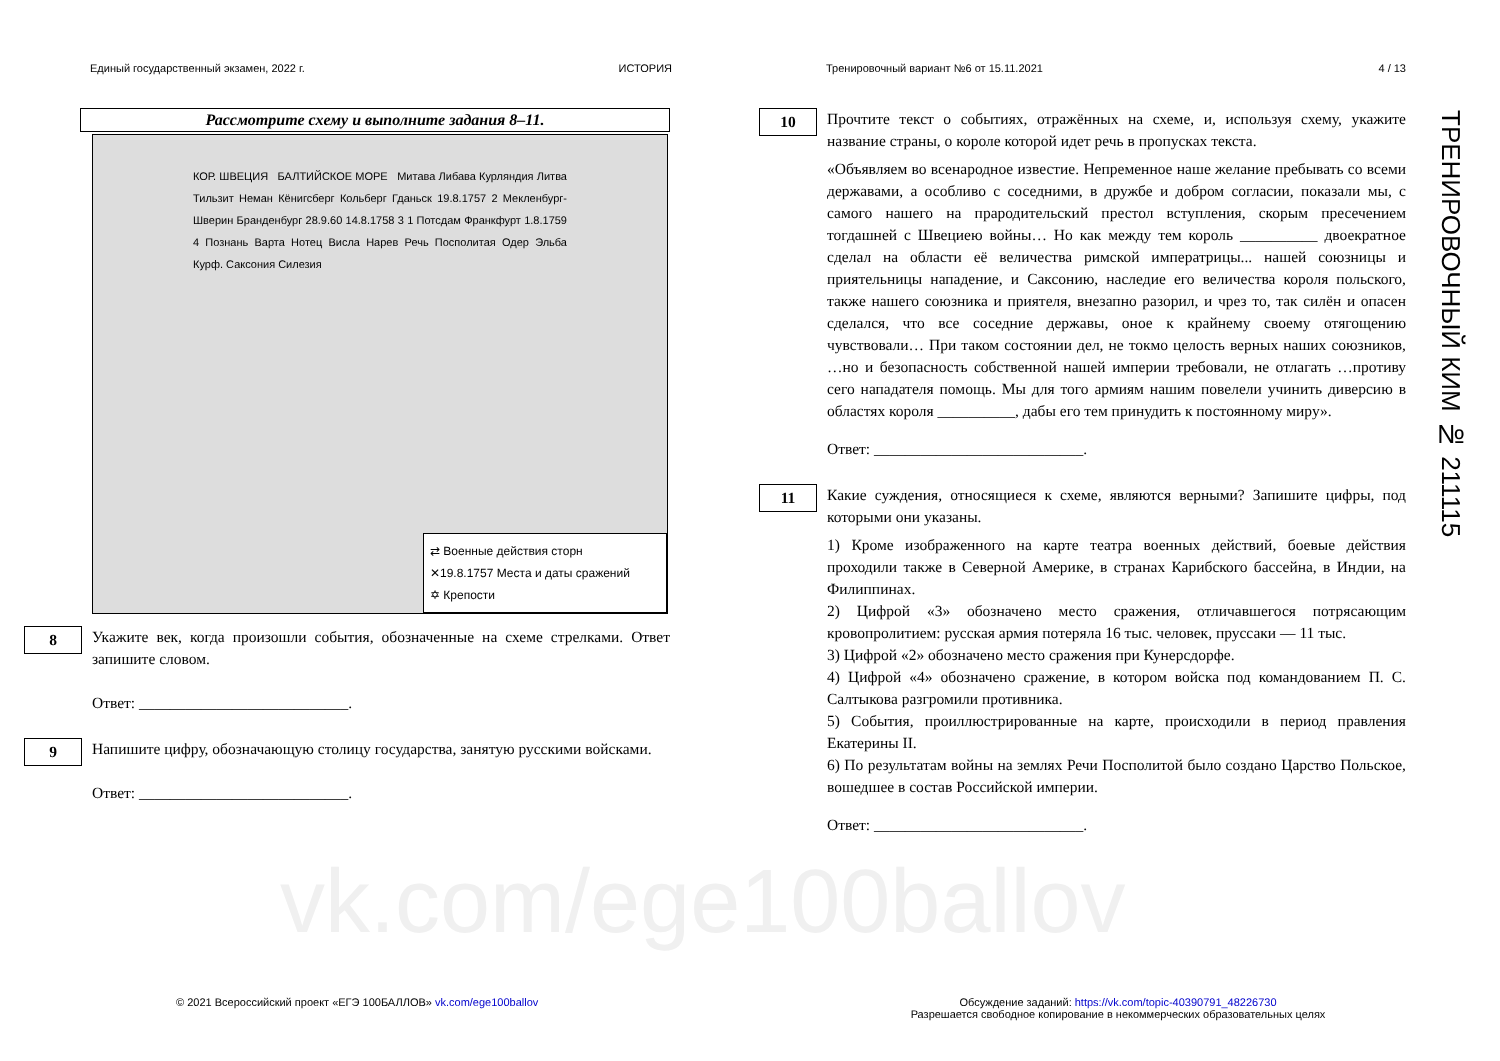Единый государственный экзамен, 2022 г. ИСТОРИЯ Тренировочный вариант №6 от 15.11.2021 4 / 13
ТРЕНИРОВОЧНЫЙ КИМ № 211115
Рассмотрите схему и выполните задания 8–11.
КОР. ШВЕЦИЯ БАЛТИЙСКОЕ МОРЕ Митава Либава Курляндия Литва Тильзит Неман Кёнигсберг Кольберг Гданьск 19.8.1757 2 Мекленбург-Шверин Бранденбург 28.9.60 14.8.1758 3 1 Потсдам Франкфурт 1.8.1759 4 Познань Варта Нотец Висла Нарев Речь Посполитая Одер Эльба Курф. Саксония Силезия
⇄ Военные действия сторн
✕19.8.1757 Места и даты сражений
✡ Крепости
8
Укажите век, когда произошли события, обозначенные на схеме стрелками. Ответ запишите словом.
Ответ: ___________________________.
9
Напишите цифру, обозначающую столицу государства, занятую русскими войсками.
Ответ: ___________________________.
10
Прочтите текст о событиях, отражённых на схеме, и, используя схему, укажите название страны, о короле которой идет речь в пропусках текста.
«Объявляем во всенародное известие. Непременное наше желание пребывать со всеми державами, а особливо с соседними, в дружбе и добром согласии, показали мы, с самого нашего на прародительский престол вступления, скорым пресечением тогдашней с Швециею войны… Но как между тем король __________ двоекратное сделал на области её величества римской императрицы... нашей союзницы и приятельницы нападение, и Саксонию, наследие его величества короля польского, также нашего союзника и приятеля, внезапно разорил, и чрез то, так силён и опасен сделался, что все соседние державы, оное к крайнему своему отягощению чувствовали… При таком состоянии дел, не токмо целость верных наших союзников, …но и безопасность собственной нашей империи требовали, не отлагать …противу сего нападателя помощь. Мы для того армиям нашим повелели учинить диверсию в областях короля __________, дабы его тем принудить к постоянному миру».
Ответ: ___________________________.
11
Какие суждения, относящиеся к схеме, являются верными? Запишите цифры, под которыми они указаны.
1) Кроме изображенного на карте театра военных действий, боевые действия проходили также в Северной Америке, в странах Карибского бассейна, в Индии, на Филиппинах.
2) Цифрой «3» обозначено место сражения, отличавшегося потрясающим кровопролитием: русская армия потеряла 16 тыс. человек, пруссаки — 11 тыс.
3) Цифрой «2» обозначено место сражения при Кунерсдорфе.
4) Цифрой «4» обозначено сражение, в котором войска под командованием П. С. Салтыкова разгромили противника.
5) События, проиллюстрированные на карте, происходили в период правления Екатерины II.
6) По результатам войны на землях Речи Посполитой было создано Царство Польское, вошедшее в состав Российской империи.
Ответ: ___________________________.
vk.com/ege100ballov
© 2021 Всероссийский проект «ЕГЭ 100БАЛЛОВ» vk.com/ege100ballov
Обсуждение заданий: https://vk.com/topic-40390791_48226730
Разрешается свободное копирование в некоммерческих образовательных целях